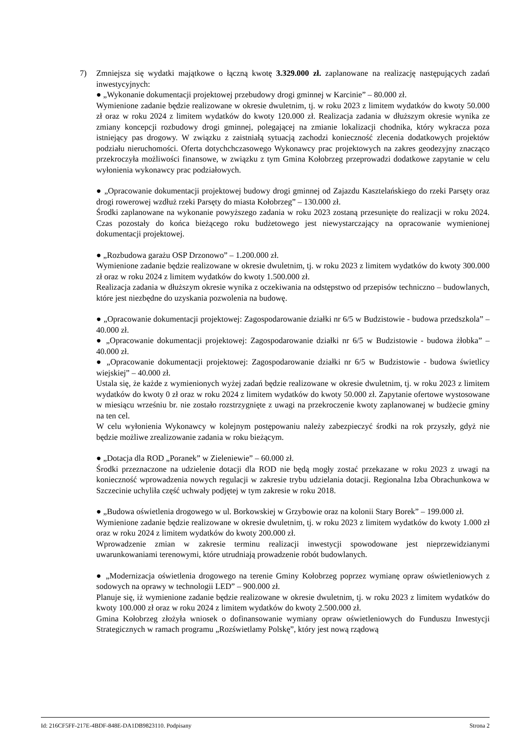7) Zmniejsza się wydatki majątkowe o łączną kwotę 3.329.000 zł. zaplanowane na realizację następujących zadań inwestycyjnych:
● „Wykonanie dokumentacji projektowej przebudowy drogi gminnej w Karcinie” – 80.000 zł.
Wymienione zadanie będzie realizowane w okresie dwuletnim, tj. w roku 2023 z limitem wydatków do kwoty 50.000 zł oraz w roku 2024 z limitem wydatków do kwoty 120.000 zł. Realizacja zadania w dłuższym okresie wynika ze zmiany koncepcji rozbudowy drogi gminnej, polegającej na zmianie lokalizacji chodnika, który wykracza poza istniejący pas drogowy. W związku z zaistniałą sytuacją zachodzi konieczność zlecenia dodatkowych projektów podziału nieruchomości. Oferta dotychchczasowego Wykonawcy prac projektowych na zakres geodezyjny znacząco przekroczyła możliwości finansowe, w związku z tym Gmina Kołobrzeg przeprowadzi dodatkowe zapytanie w celu wyłonienia wykonawcy prac podziałowych.
● „Opracowanie dokumentacji projektowej budowy drogi gminnej od Zajazdu Kasztelańskiego do rzeki Parsęty oraz drogi rowerowej wzdłuż rzeki Parsęty do miasta Kołobrzeg” – 130.000 zł.
Środki zaplanowane na wykonanie powyższego zadania w roku 2023 zostaną przesunięte do realizacji w roku 2024. Czas pozostały do końca bieżącego roku budżetowego jest niewystarczający na opracowanie wymienionej dokumentacji projektowej.
● „Rozbudowa garażu OSP Drzonowo” – 1.200.000 zł.
Wymienione zadanie będzie realizowane w okresie dwuletnim, tj. w roku 2023 z limitem wydatków do kwoty 300.000 zł oraz w roku 2024 z limitem wydatków do kwoty 1.500.000 zł.
Realizacja zadania w dłuższym okresie wynika z oczekiwania na odstępstwo od przepisów techniczno – budowlanych, które jest niezbędne do uzyskania pozwolenia na budowę.
● „Opracowanie dokumentacji projektowej: Zagospodarowanie działki nr 6/5 w Budzistowie - budowa przedszkola” – 40.000 zł.
● „Opracowanie dokumentacji projektowej: Zagospodarowanie działki nr 6/5 w Budzistowie - budowa żłobka” – 40.000 zł.
● „Opracowanie dokumentacji projektowej: Zagospodarowanie działki nr 6/5 w Budzistowie - budowa świetlicy wiejskiej” – 40.000 zł.
Ustala się, że każde z wymienionych wyżej zadań będzie realizowane w okresie dwuletnim, tj. w roku 2023 z limitem wydatków do kwoty 0 zł oraz w roku 2024 z limitem wydatków do kwoty 50.000 zł. Zapytanie ofertowe wystosowane w miesiącu wrześniu br. nie zostało rozstrzygnięte z uwagi na przekroczenie kwoty zaplanowanej w budżecie gminy na ten cel.
W celu wyłonienia Wykonawcy w kolejnym postępowaniu należy zabezpieczyć środki na rok przyszły, gdyż nie będzie możliwe zrealizowanie zadania w roku bieżącym.
● „Dotacja dla ROD „Poranek” w Zieleniewie” – 60.000 zł.
Środki przeznaczone na udzielenie dotacji dla ROD nie będą mogły zostać przekazane w roku 2023 z uwagi na konieczność wprowadzenia nowych regulacji w zakresie trybu udzielania dotacji. Regionalna Izba Obrachunkowa w Szczecinie uchyliła część uchwały podjętej w tym zakresie w roku 2018.
● „Budowa oświetlenia drogowego w ul. Borkowskiej w Grzybowie oraz na kolonii Stary Borek” – 199.000 zł.
Wymienione zadanie będzie realizowane w okresie dwuletnim, tj. w roku 2023 z limitem wydatków do kwoty 1.000 zł oraz w roku 2024 z limitem wydatków do kwoty 200.000 zł.
Wprowadzenie zmian w zakresie terminu realizacji inwestycji spowodowane jest nieprzewidzianymi uwarunkowaniami terenowymi, które utrudniają prowadzenie robót budowlanych.
● „Modernizacja oświetlenia drogowego na terenie Gminy Kołobrzeg poprzez wymianę opraw oświetleniowych z sodowych na oprawy w technologii LED” – 900.000 zł.
Planuje się, iż wymienione zadanie będzie realizowane w okresie dwuletnim, tj. w roku 2023 z limitem wydatków do kwoty 100.000 zł oraz w roku 2024 z limitem wydatków do kwoty 2.500.000 zł.
Gmina Kołobrzeg złożyła wniosek o dofinansowanie wymiany opraw oświetleniowych do Funduszu Inwestycji Strategicznych w ramach programu „Rozświetlamy Polskę”, który jest nową rządową
Id: 216CF5FF-217E-4BDF-848E-DA1DB9823110. Podpisany Strona 2